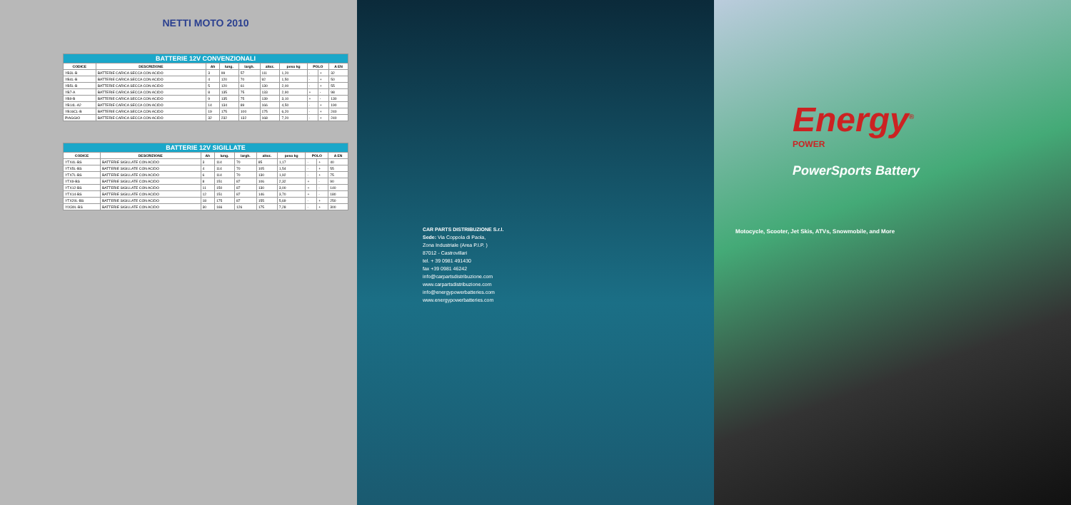NETTI MOTO 2010
| BATTERIE 12V CONVENZIONALI | | | | | | | | | |
| --- | --- | --- | --- | --- | --- | --- | --- | --- | --- |
| CODICE | DESCRIZIONE | Ah | lung. | largh. | altez. | peso kg | POLO | | A EN |
| YB3L-B | BATTERIE CARICA SECCA CON ACIDO | 3 | 99 | 57 | 111 | 1,20 | - | + | 32 |
| YB4L-B | BATTERIE CARICA SECCA CON ACIDO | 4 | 120 | 70 | 92 | 1,50 | - | + | 50 |
| YB5L-B | BATTERIE CARICA SECCA CON ACIDO | 5 | 120 | 61 | 130 | 2,00 | - | + | 55 |
| YB7-A | BATTERIE CARICA SECCA CON ACIDO | 8 | 135 | 75 | 133 | 2,90 | + | - | 98 |
| YB9-B | BATTERIE CARICA SECCA CON ACIDO | 9 | 135 | 75 | 139 | 3,10 | + | - | 130 |
| YB14L-A2 | BATTERIE CARICA SECCA CON ACIDO | 14 | 134 | 89 | 166 | 4,50 | - | + | 190 |
| YB16CL-B | BATTERIE CARICA SECCA CON ACIDO | 19 | 175 | 100 | 175 | 6,20 | - | + | 240 |
| PIAGGIO | BATTERIE CARICA SECCA CON ACIDO | 32 | 232 | 132 | 168 | 7,20 | - | + | 240 |
| BATTERIE 12V SIGILLATE | | | | | | | | | |
| --- | --- | --- | --- | --- | --- | --- | --- | --- | --- |
| CODICE | DESCRIZIONE | Ah | lung. | largh. | altez. | peso kg | POLO | | A EN |
| YTX4L-BS | BATTERIE SIGILLATE CON ACIDO | 3 | 114 | 70 | 85 | 1,17 | - | + | 40 |
| YTX5L-BS | BATTERIE SIGILLATE CON ACIDO | 4 | 114 | 70 | 105 | 1,54 | - | + | 55 |
| YTX7L-BS | BATTERIE SIGILLATE CON ACIDO | 6 | 114 | 70 | 130 | 1,92 | - | + | 75 |
| YTX9-BS | BATTERIE SIGILLATE CON ACIDO | 8 | 151 | 87 | 106 | 2,32 | + | - | 90 |
| YTX12-BS | BATTERIE SIGILLATE CON ACIDO | 11 | 150 | 87 | 130 | 3,00 | + | - | 140 |
| YTX14-BS | BATTERIE SIGILLATE CON ACIDO | 12 | 151 | 87 | 146 | 3,70 | + | - | 180 |
| YTX20L-BS | BATTERIE SIGILLATE CON ACIDO | 18 | 175 | 87 | 155 | 5,69 | - | + | 250 |
| YIX30L-BS | BATTERIE SIGILLATE CON ACIDO | 30 | 166 | 126 | 175 | 7,28 | - | + | 300 |
CAR PARTS DISTRIBUZIONE S.r.l.
Sede: Via Coppola di Paola,
Zona Industriale (Area P.I.P. )
87012 - Castrovillari
tel. + 39 0981 491430
fax +39 0981 46242
info@carpartsdistribuzione.com
www.carpartsdistribuzione.com
info@energypowerbatteries.com
www.energypowerbatteries.com
Energy<sup>®</sup>
POWER
PowerSports Battery
Motocycle, Scooter, Jet Skis, ATVs, Snowmobile, and More